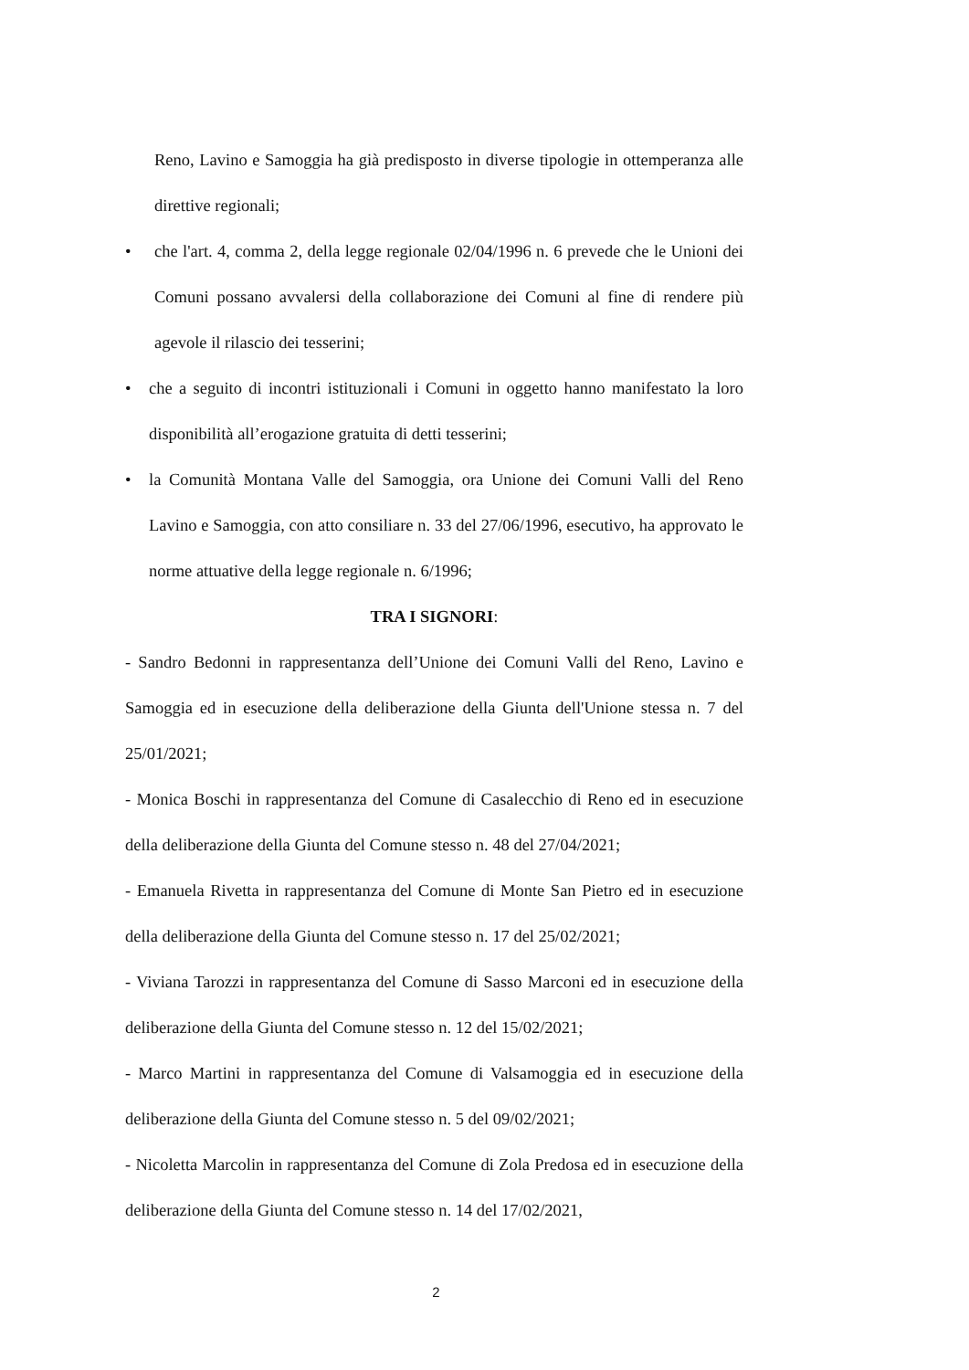Reno, Lavino e Samoggia ha già predisposto in diverse tipologie in ottemperanza alle direttive regionali;
• che l'art. 4, comma 2, della legge regionale 02/04/1996 n. 6 prevede che le Unioni dei Comuni possano avvalersi della collaborazione dei Comuni al fine di rendere più agevole il rilascio dei tesserini;
• che a seguito di incontri istituzionali i Comuni in oggetto hanno manifestato la loro disponibilità all’erogazione gratuita di detti tesserini;
• la Comunità Montana Valle del Samoggia, ora Unione dei Comuni Valli del Reno Lavino e Samoggia, con atto consiliare n. 33 del 27/06/1996, esecutivo, ha approvato le norme attuative della legge regionale n. 6/1996;
TRA I SIGNORI:
- Sandro Bedonni in rappresentanza dell’Unione dei Comuni Valli del Reno, Lavino e Samoggia ed in esecuzione della deliberazione della Giunta dell'Unione stessa n. 7 del 25/01/2021;
- Monica Boschi in rappresentanza del Comune di Casalecchio di Reno ed in esecuzione della deliberazione della Giunta del Comune stesso n. 48 del 27/04/2021;
- Emanuela Rivetta in rappresentanza del Comune di Monte San Pietro ed in esecuzione della deliberazione della Giunta del Comune stesso n. 17 del 25/02/2021;
- Viviana Tarozzi in rappresentanza del Comune di Sasso Marconi ed in esecuzione della deliberazione della Giunta del Comune stesso n. 12 del 15/02/2021;
- Marco Martini in rappresentanza del Comune di Valsamoggia ed in esecuzione della deliberazione della Giunta del Comune stesso n. 5 del 09/02/2021;
- Nicoletta Marcolin in rappresentanza del Comune di Zola Predosa ed in esecuzione della deliberazione della Giunta del Comune stesso n. 14 del 17/02/2021,
2